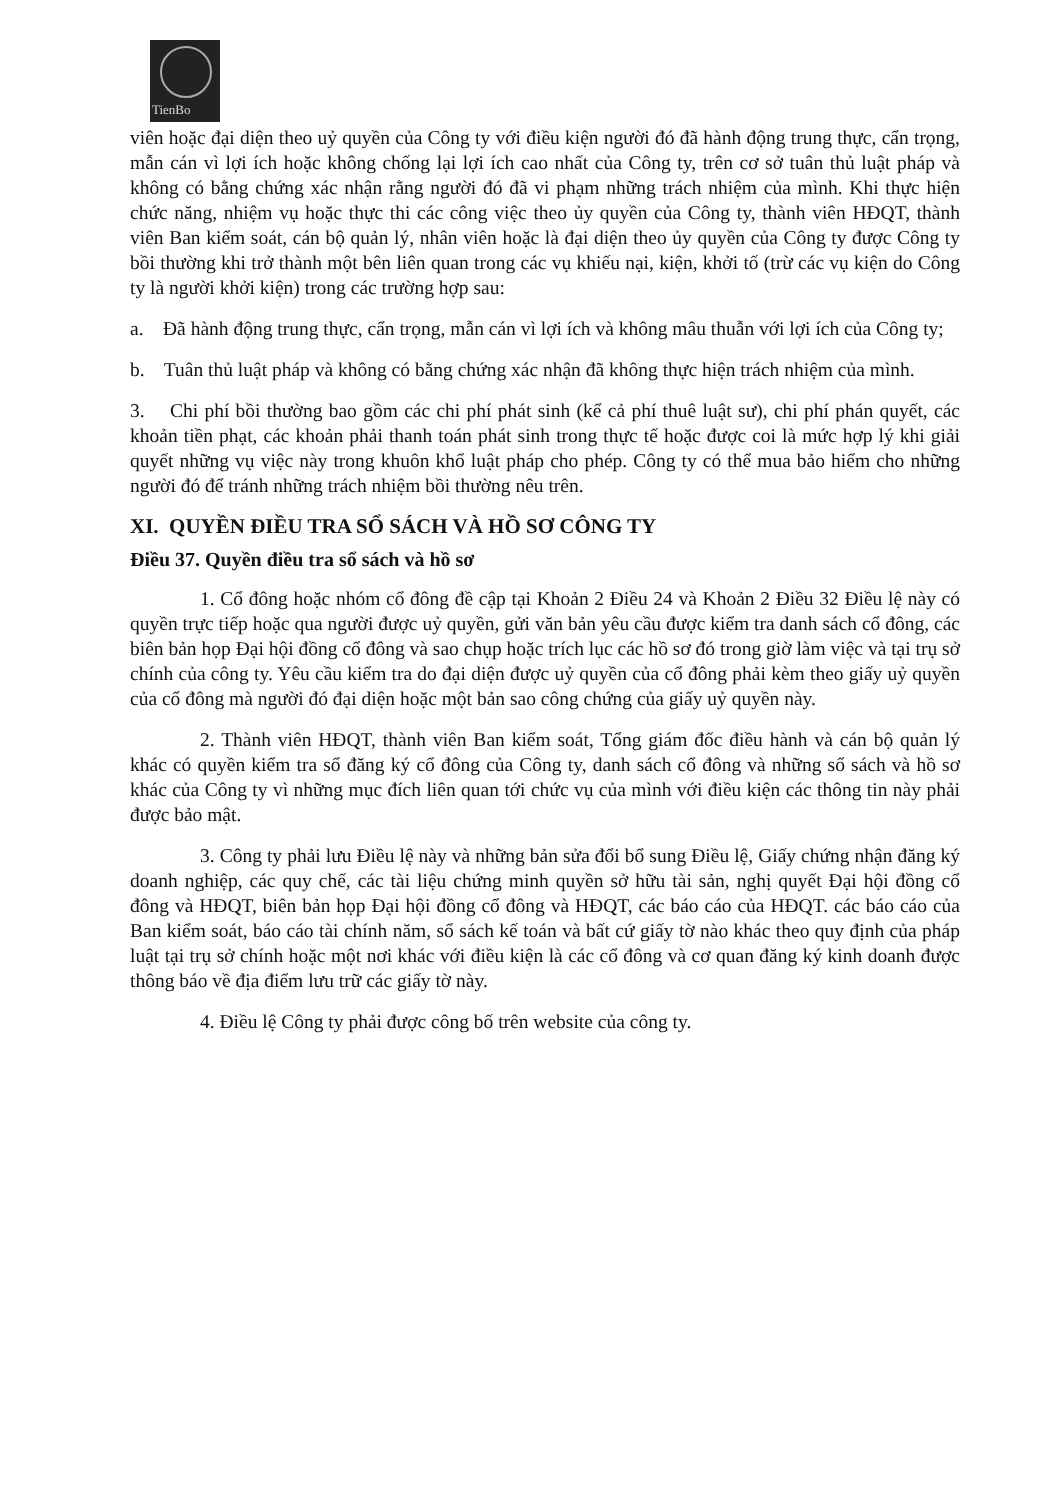TienBo
viên hoặc đại diện theo uỷ quyền của Công ty với điều kiện người đó đã hành động trung thực, cẩn trọng, mẫn cán vì lợi ích hoặc không chống lại lợi ích cao nhất của Công ty, trên cơ sở tuân thủ luật pháp và không có bằng chứng xác nhận rằng người đó đã vi phạm những trách nhiệm của mình. Khi thực hiện chức năng, nhiệm vụ hoặc thực thi các công việc theo ủy quyền của Công ty, thành viên HĐQT, thành viên Ban kiểm soát, cán bộ quản lý, nhân viên hoặc là đại diện theo ủy quyền của Công ty được Công ty bồi thường khi trở thành một bên liên quan trong các vụ khiếu nại, kiện, khởi tố (trừ các vụ kiện do Công ty là người khởi kiện) trong các trường hợp sau:
a. Đã hành động trung thực, cẩn trọng, mẫn cán vì lợi ích và không mâu thuẫn với lợi ích của Công ty;
b. Tuân thủ luật pháp và không có bằng chứng xác nhận đã không thực hiện trách nhiệm của mình.
3. Chi phí bồi thường bao gồm các chi phí phát sinh (kể cả phí thuê luật sư), chi phí phán quyết, các khoản tiền phạt, các khoản phải thanh toán phát sinh trong thực tế hoặc được coi là mức hợp lý khi giải quyết những vụ việc này trong khuôn khổ luật pháp cho phép. Công ty có thể mua bảo hiểm cho những người đó để tránh những trách nhiệm bồi thường nêu trên.
XI. QUYỀN ĐIỀU TRA SỔ SÁCH VÀ HỒ SƠ CÔNG TY
Điều 37. Quyền điều tra sổ sách và hồ sơ
1. Cổ đông hoặc nhóm cổ đông đề cập tại Khoản 2 Điều 24 và Khoản 2 Điều 32 Điều lệ này có quyền trực tiếp hoặc qua người được uỷ quyền, gửi văn bản yêu cầu được kiểm tra danh sách cổ đông, các biên bản họp Đại hội đồng cổ đông và sao chụp hoặc trích lục các hồ sơ đó trong giờ làm việc và tại trụ sở chính của công ty. Yêu cầu kiểm tra do đại diện được uỷ quyền của cổ đông phải kèm theo giấy uỷ quyền của cổ đông mà người đó đại diện hoặc một bản sao công chứng của giấy uỷ quyền này.
2. Thành viên HĐQT, thành viên Ban kiểm soát, Tổng giám đốc điều hành và cán bộ quản lý khác có quyền kiểm tra sổ đăng ký cổ đông của Công ty, danh sách cổ đông và những sổ sách và hồ sơ khác của Công ty vì những mục đích liên quan tới chức vụ của mình với điều kiện các thông tin này phải được bảo mật.
3. Công ty phải lưu Điều lệ này và những bản sửa đổi bổ sung Điều lệ, Giấy chứng nhận đăng ký doanh nghiệp, các quy chế, các tài liệu chứng minh quyền sở hữu tài sản, nghị quyết Đại hội đồng cổ đông và HĐQT, biên bản họp Đại hội đồng cổ đông và HĐQT, các báo cáo của HĐQT. các báo cáo của Ban kiểm soát, báo cáo tài chính năm, sổ sách kế toán và bất cứ giấy tờ nào khác theo quy định của pháp luật tại trụ sở chính hoặc một nơi khác với điều kiện là các cổ đông và cơ quan đăng ký kinh doanh được thông báo về địa điểm lưu trữ các giấy tờ này.
4. Điều lệ Công ty phải được công bố trên website của công ty.